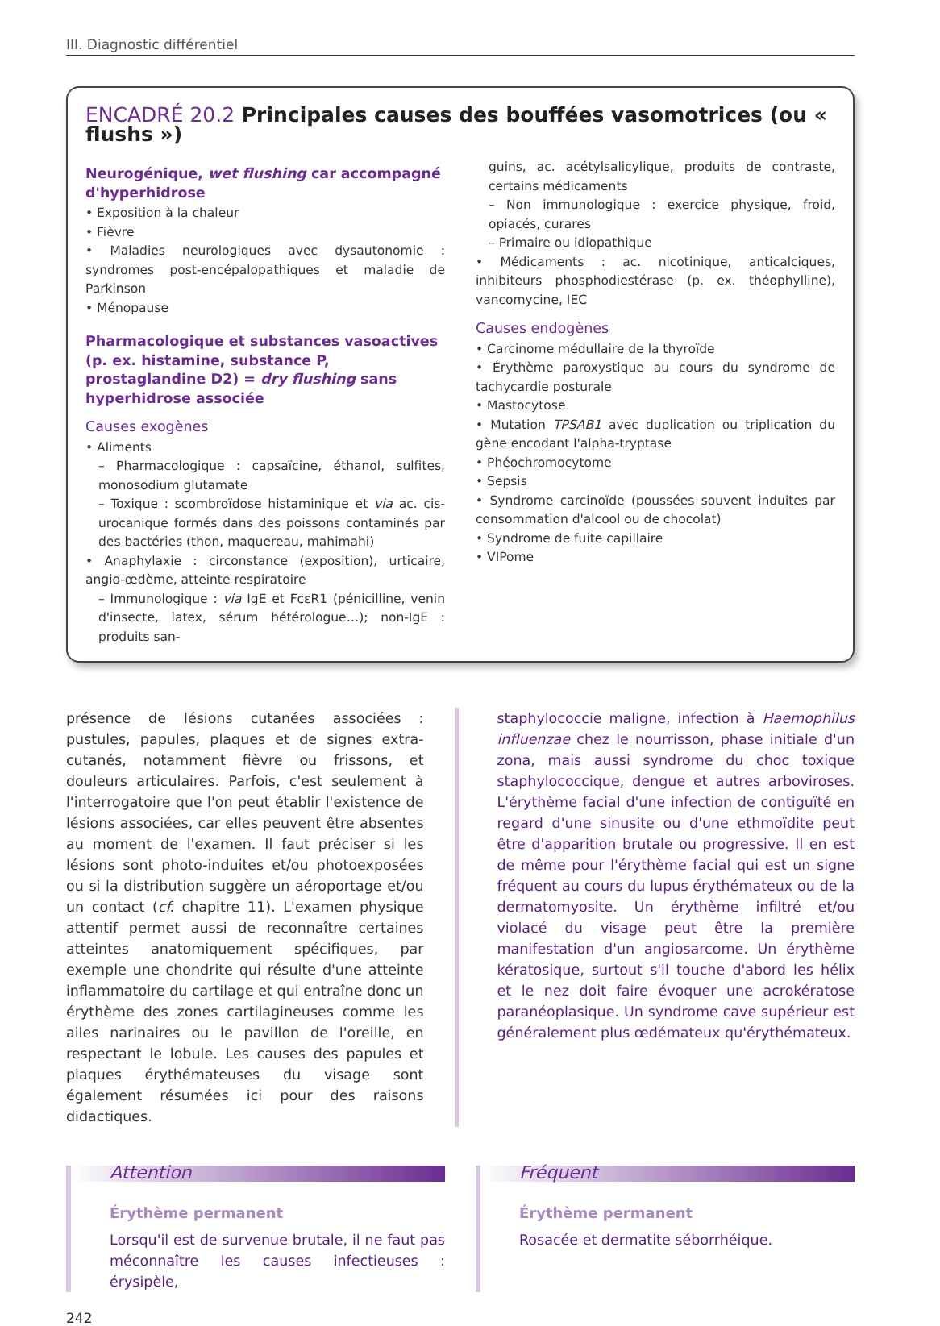III. Diagnostic différentiel
ENCADRÉ 20.2 Principales causes des bouffées vasomotrices (ou « flushs »)
Neurogénique, wet flushing car accompagné d'hyperhidrose
• Exposition à la chaleur
• Fièvre
• Maladies neurologiques avec dysautonomie : syndromes post-encépalopathiques et maladie de Parkinson
• Ménopause
Pharmacologique et substances vasoactives (p. ex. histamine, substance P, prostaglandine D2) = dry flushing sans hyperhidrose associée
Causes exogènes
• Aliments
– Pharmacologique : capsaïcine, éthanol, sulfites, monosodium glutamate
– Toxique : scombroïdose histaminique et via ac. cis-urocanique formés dans des poissons contaminés par des bactéries (thon, maquereau, mahimahi)
• Anaphylaxie : circonstance (exposition), urticaire, angio-œdème, atteinte respiratoire
– Immunologique : via IgE et FcεR1 (pénicilline, venin d'insecte, latex, sérum hétérologue…); non-IgE : produits san-
guins, ac. acétylsalicylique, produits de contraste, certains médicaments
– Non immunologique : exercice physique, froid, opiacés, curares
– Primaire ou idiopathique
• Médicaments : ac. nicotinique, anticalciques, inhibiteurs phosphodiestérase (p. ex. théophylline), vancomycine, IEC
Causes endogènes
• Carcinome médullaire de la thyroïde
• Érythème paroxystique au cours du syndrome de tachycardie posturale
• Mastocytose
• Mutation TPSAB1 avec duplication ou triplication du gène encodant l'alpha-tryptase
• Phéochromocytome
• Sepsis
• Syndrome carcinoïde (poussées souvent induites par consommation d'alcool ou de chocolat)
• Syndrome de fuite capillaire
• VIPome
présence de lésions cutanées associées : pustules, papules, plaques et de signes extra-cutanés, notamment fièvre ou frissons, et douleurs articulaires. Parfois, c'est seulement à l'interrogatoire que l'on peut établir l'existence de lésions associées, car elles peuvent être absentes au moment de l'examen. Il faut préciser si les lésions sont photo-induites et/ou photoexposées ou si la distribution suggère un aéroportage et/ou un contact (cf. chapitre 11). L'examen physique attentif permet aussi de reconnaître certaines atteintes anatomiquement spécifiques, par exemple une chondrite qui résulte d'une atteinte inflammatoire du cartilage et qui entraîne donc un érythème des zones cartilagineuses comme les ailes narinaires ou le pavillon de l'oreille, en respectant le lobule. Les causes des papules et plaques érythémateuses du visage sont également résumées ici pour des raisons didactiques.
staphylococcie maligne, infection à Haemophilus influenzae chez le nourrisson, phase initiale d'un zona, mais aussi syndrome du choc toxique staphylococcique, dengue et autres arboviroses. L'érythème facial d'une infection de contiguïté en regard d'une sinusite ou d'une ethmoïdite peut être d'apparition brutale ou progressive. Il en est de même pour l'érythème facial qui est un signe fréquent au cours du lupus érythémateux ou de la dermatomyosite. Un érythème infiltré et/ou violacé du visage peut être la première manifestation d'un angiosarcome. Un érythème kératosique, surtout s'il touche d'abord les hélix et le nez doit faire évoquer une acrokératose paranéoplasique. Un syndrome cave supérieur est généralement plus œdémateux qu'érythémateux.
Attention
Érythème permanent
Lorsqu'il est de survenue brutale, il ne faut pas méconnaître les causes infectieuses : érysipèle,
Fréquent
Érythème permanent
Rosacée et dermatite séborrhéique.
242